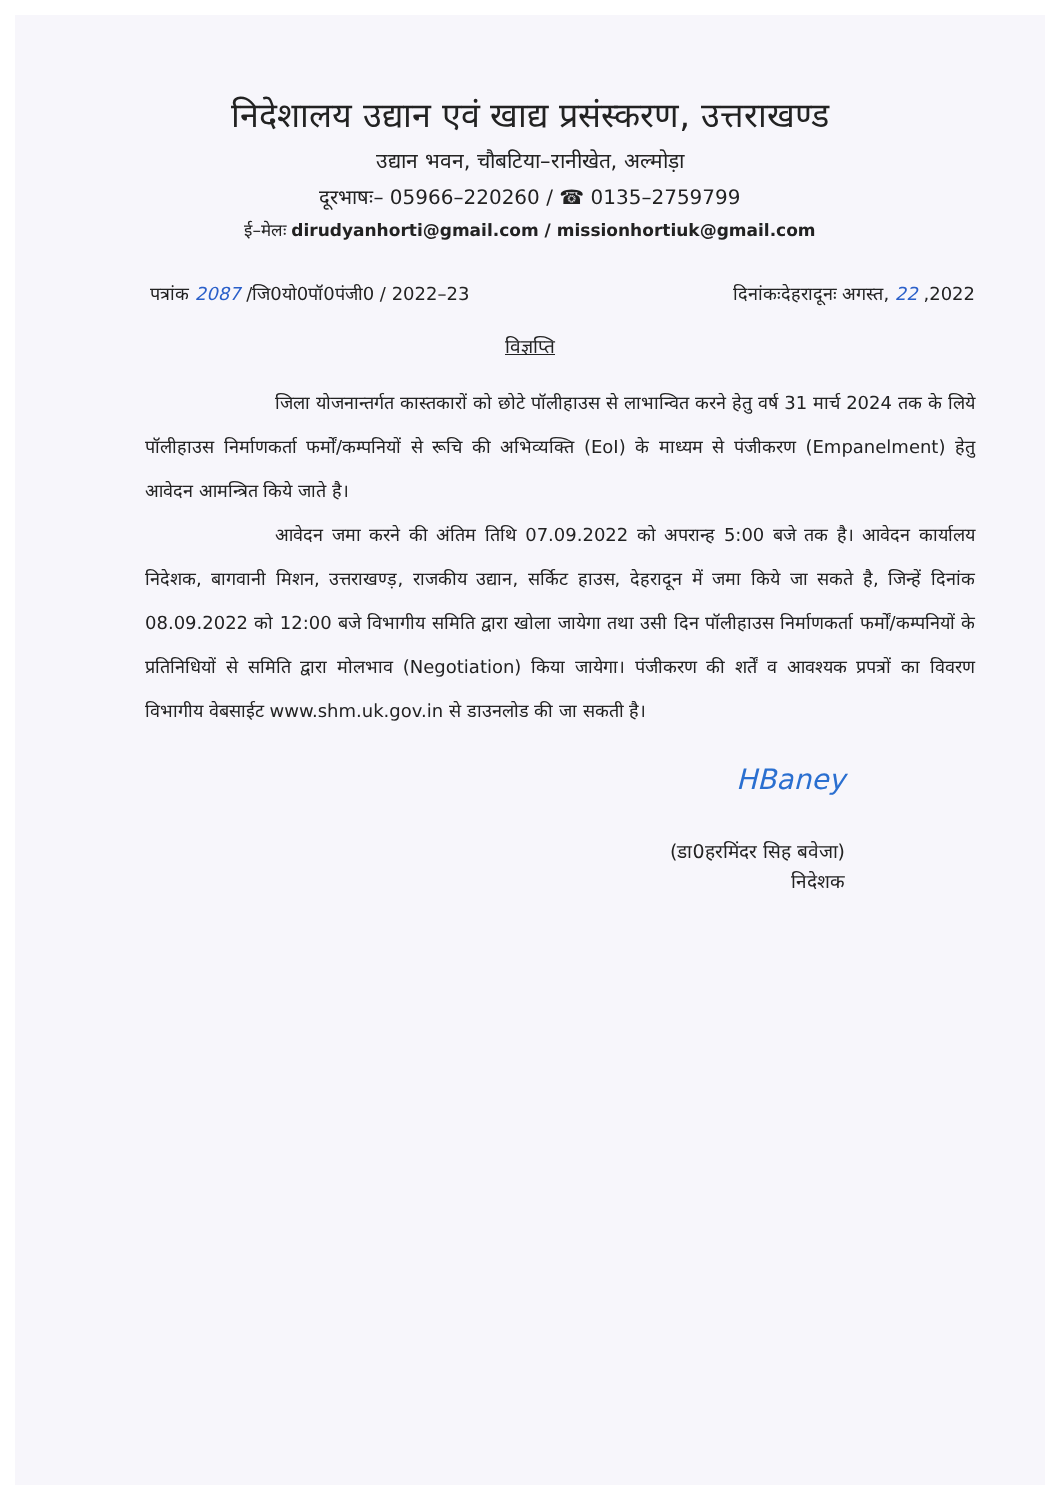निदेशालय उद्यान एवं खाद्य प्रसंस्करण, उत्तराखण्ड
उद्यान भवन, चौबटिया–रानीखेत, अल्मोड़ा
दूरभाषः– 05966–220260 / ☎ 0135–2759799
ई–मेलः dirudyanhorti@gmail.com / missionhortiuk@gmail.com
पत्रांक 2087 /जि0यो0पॉ0पंजी0 / 2022–23 दिनांकःदेहरादूनः अगस्त, 22 ,2022
विज्ञप्ति
जिला योजनान्तर्गत कास्तकारों को छोटे पॉलीहाउस से लाभान्वित करने हेतु वर्ष 31 मार्च 2024 तक के लिये पॉलीहाउस निर्माणकर्ता फर्मों/कम्पनियों से रूचि की अभिव्यक्ति (EoI) के माध्यम से पंजीकरण (Empanelment) हेतु आवेदन आमन्त्रित किये जाते है।
आवेदन जमा करने की अंतिम तिथि 07.09.2022 को अपरान्ह 5:00 बजे तक है। आवेदन कार्यालय निदेशक, बागवानी मिशन, उत्तराखण्ड़, राजकीय उद्यान, सर्किट हाउस, देहरादून में जमा किये जा सकते है, जिन्हें दिनांक 08.09.2022 को 12:00 बजे विभागीय समिति द्वारा खोला जायेगा तथा उसी दिन पॉलीहाउस निर्माणकर्ता फर्मों/कम्पनियों के प्रतिनिधियों से समिति द्वारा मोलभाव (Negotiation) किया जायेगा। पंजीकरण की शर्तें व आवश्यक प्रपत्रों का विवरण विभागीय वेबसाईट www.shm.uk.gov.in से डाउनलोड की जा सकती है।
HBaney
(डा0हरमिंदर सिह बवेजा)
निदेशक